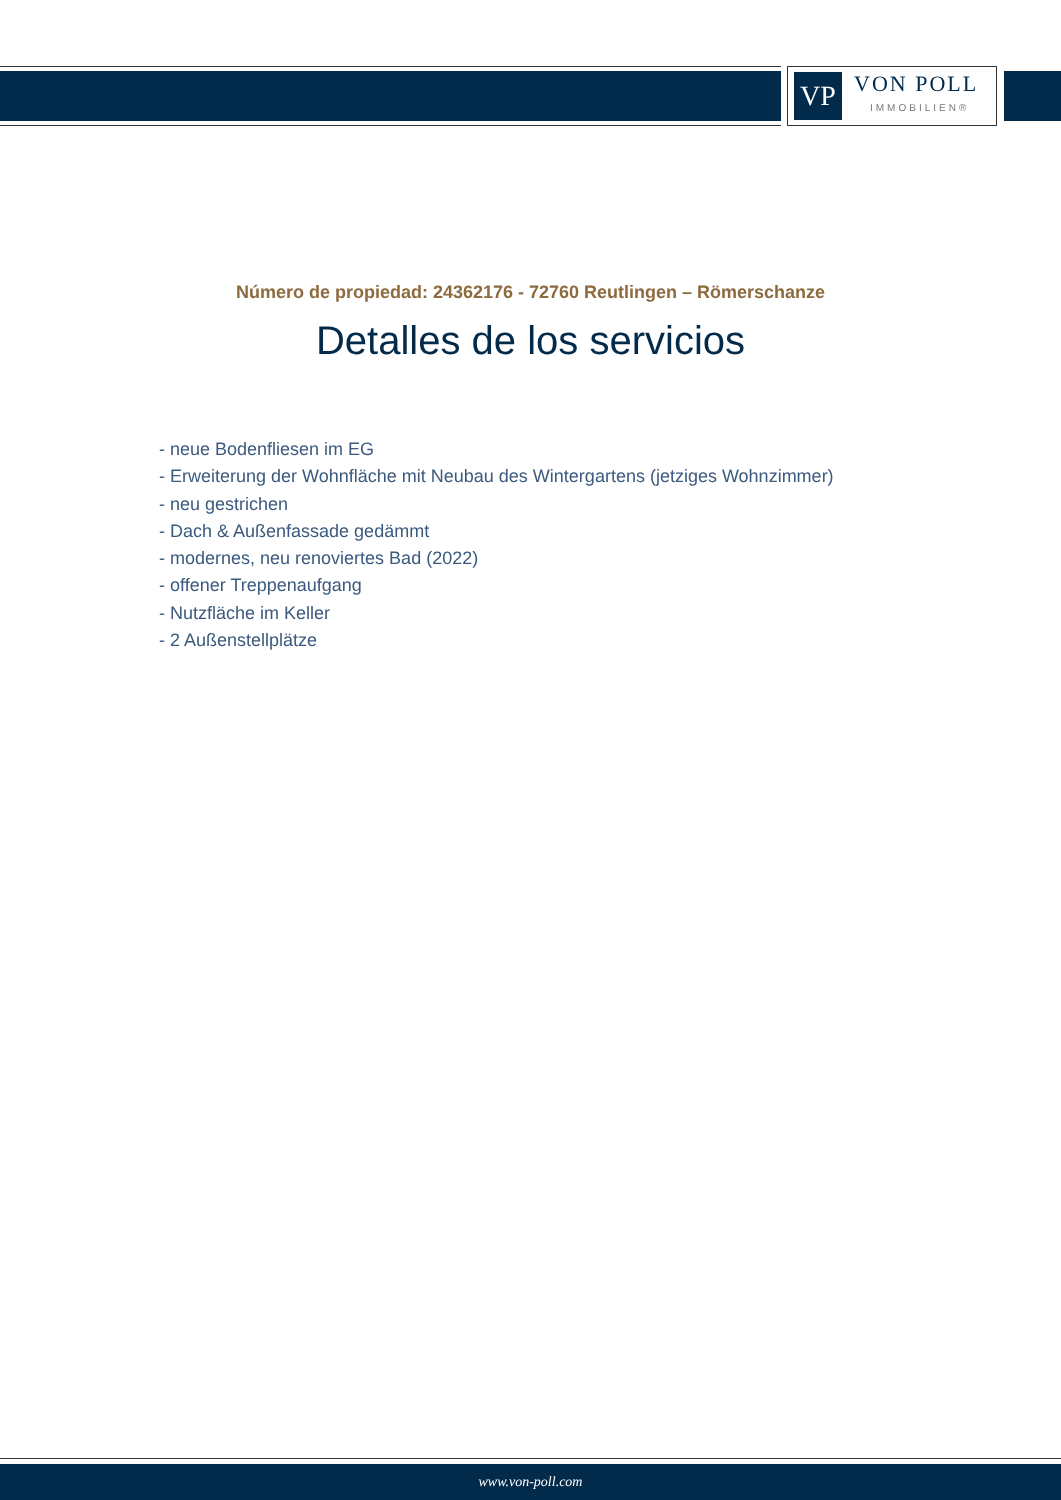VP
VON POLL
IMMOBILIEN®
Número de propiedad: 24362176 - 72760 Reutlingen – Römerschanze
Detalles de los servicios
- neue Bodenfliesen im EG
- Erweiterung der Wohnfläche mit Neubau des Wintergartens (jetziges Wohnzimmer)
- neu gestrichen
- Dach & Außenfassade gedämmt
- modernes, neu renoviertes Bad (2022)
- offener Treppenaufgang
- Nutzfläche im Keller
- 2 Außenstellplätze
www.von-poll.com